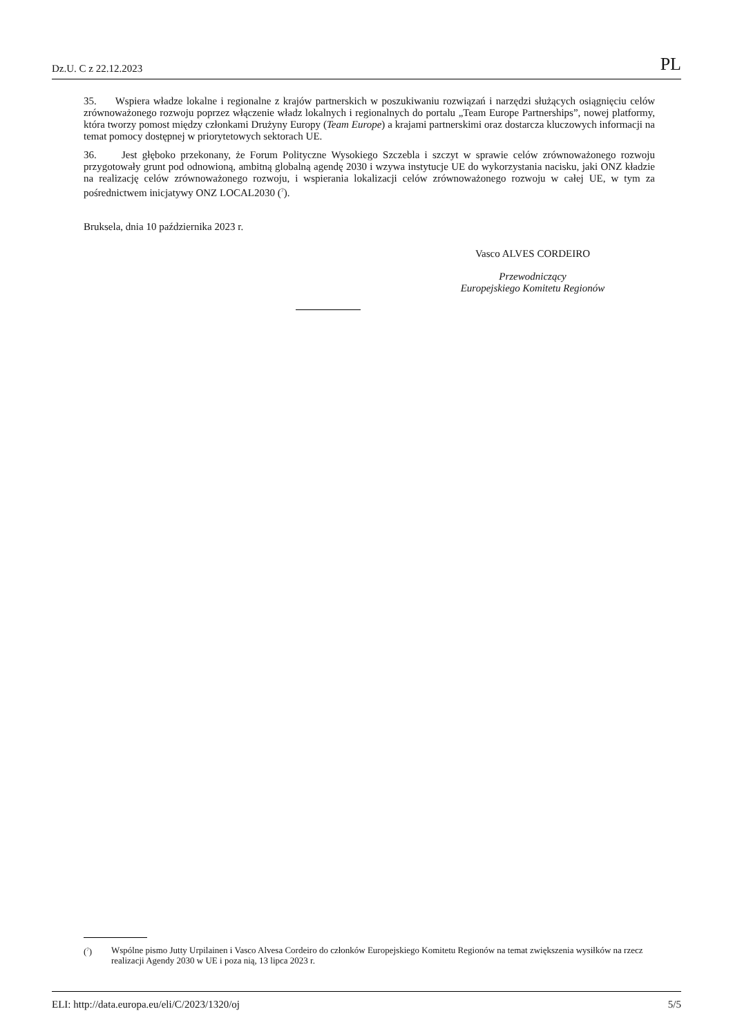Dz.U. C z 22.12.2023 PL
35. Wspiera władze lokalne i regionalne z krajów partnerskich w poszukiwaniu rozwiązań i narzędzi służących osiągnięciu celów zrównoważonego rozwoju poprzez włączenie władz lokalnych i regionalnych do portalu „Team Europe Partnerships”, nowej platformy, która tworzy pomost między członkami Drużyny Europy (Team Europe) a krajami partnerskimi oraz dostarcza kluczowych informacji na temat pomocy dostępnej w priorytetowych sektorach UE.
36. Jest głęboko przekonany, że Forum Polityczne Wysokiego Szczebla i szczyt w sprawie celów zrównoważonego rozwoju przygotowały grunt pod odnowioną, ambitną globalną agendę 2030 i wzywa instytucje UE do wykorzystania nacisku, jaki ONZ kładzie na realizację celów zrównoważonego rozwoju, i wspierania lokalizacji celów zrównoważonego rozwoju w całej UE, w tym za pośrednictwem inicjatywy ONZ LOCAL2030 (<sup>7</sup>).
Bruksela, dnia 10 października 2023 r.
Vasco ALVES CORDEIRO
Przewodniczący
Europejskiego Komitetu Regionów
(<sup>7</sup>) Wspólne pismo Jutty Urpilainen i Vasco Alvesa Cordeiro do członków Europejskiego Komitetu Regionów na temat zwiększenia wysiłków na rzecz realizacji Agendy 2030 w UE i poza nią, 13 lipca 2023 r.
ELI: http://data.europa.eu/eli/C/2023/1320/oj 5/5